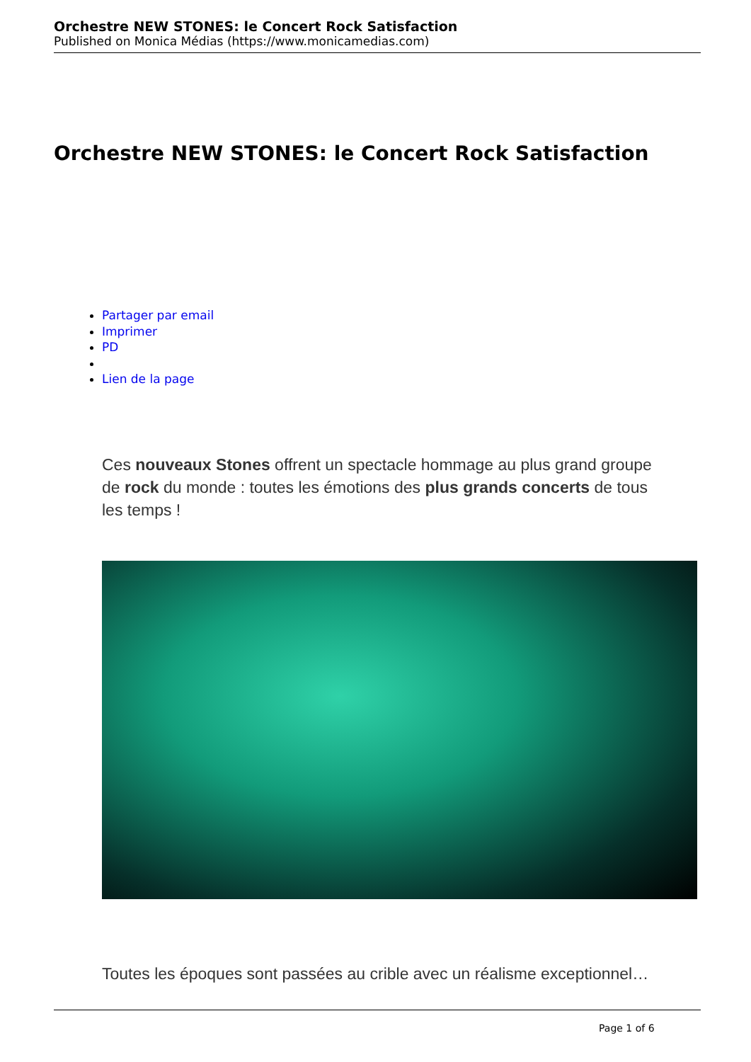Orchestre NEW STONES: le Concert Rock Satisfaction
Published on Monica Médias (https://www.monicamedias.com)
Orchestre NEW STONES: le Concert Rock Satisfaction
Partager par email
Imprimer
PD
Lien de la page
Ces nouveaux Stones offrent un spectacle hommage au plus grand groupe de rock du monde : toutes les émotions des plus grands concerts de tous les temps !
Toutes les époques sont passées au crible avec un réalisme exceptionnel…
Page 1 of 6